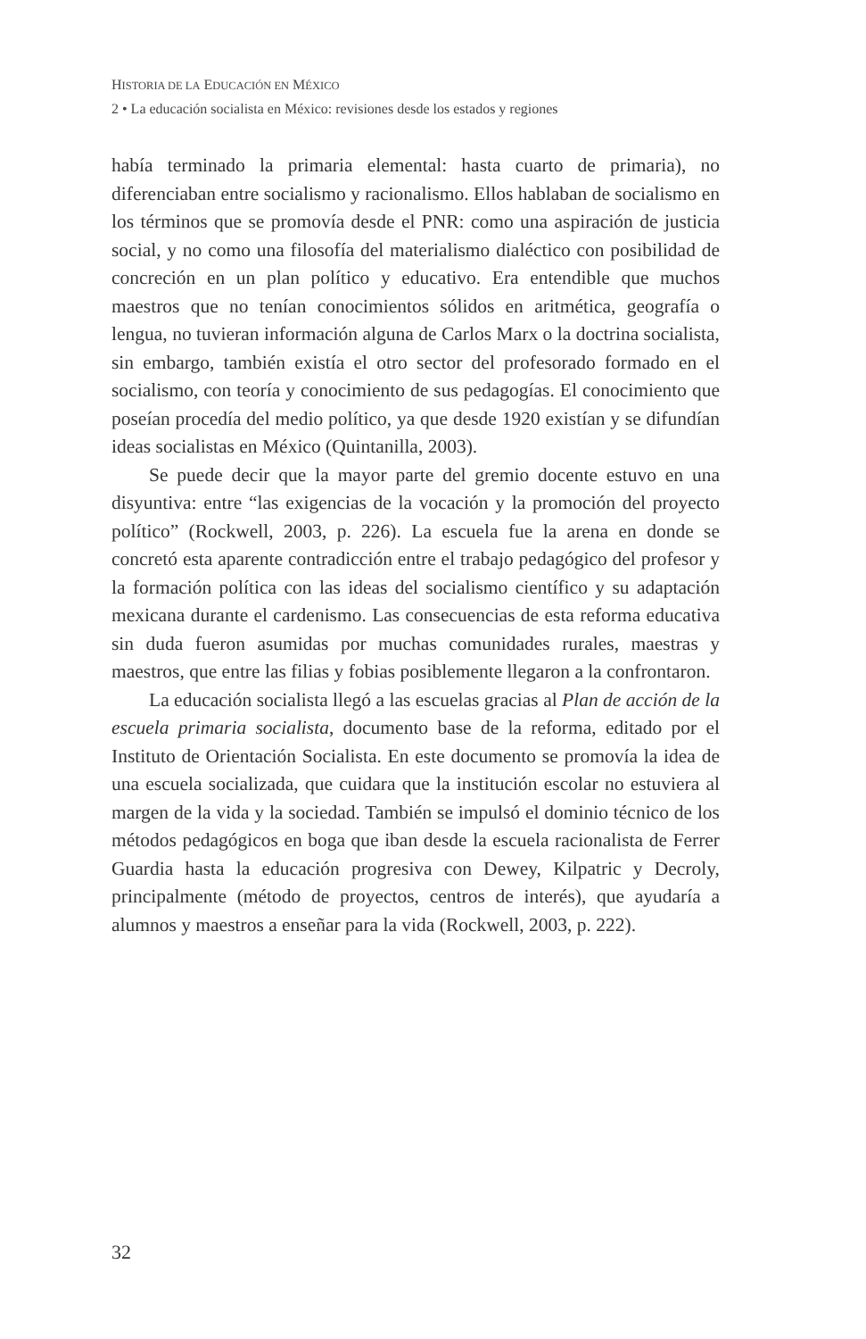HISTORIA DE LA EDUCACIÓN EN MÉXICO
2 • La educación socialista en México: revisiones desde los estados y regiones
había terminado la primaria elemental: hasta cuarto de primaria), no diferenciaban entre socialismo y racionalismo. Ellos hablaban de socialismo en los términos que se promovía desde el PNR: como una aspiración de justicia social, y no como una filosofía del materialismo dialéctico con posibilidad de concreción en un plan político y educativo. Era entendible que muchos maestros que no tenían conocimientos sólidos en aritmética, geografía o lengua, no tuvieran información alguna de Carlos Marx o la doctrina socialista, sin embargo, también existía el otro sector del profesorado formado en el socialismo, con teoría y conocimiento de sus pedagogías. El conocimiento que poseían procedía del medio político, ya que desde 1920 existían y se difundían ideas socialistas en México (Quintanilla, 2003).
Se puede decir que la mayor parte del gremio docente estuvo en una disyuntiva: entre “las exigencias de la vocación y la promoción del proyecto político” (Rockwell, 2003, p. 226). La escuela fue la arena en donde se concretó esta aparente contradicción entre el trabajo pedagógico del profesor y la formación política con las ideas del socialismo científico y su adaptación mexicana durante el cardenismo. Las consecuencias de esta reforma educativa sin duda fueron asumidas por muchas comunidades rurales, maestras y maestros, que entre las filias y fobias posiblemente llegaron a la confrontaron.
La educación socialista llegó a las escuelas gracias al Plan de acción de la escuela primaria socialista, documento base de la reforma, editado por el Instituto de Orientación Socialista. En este documento se promovía la idea de una escuela socializada, que cuidara que la institución escolar no estuviera al margen de la vida y la sociedad. También se impulsó el dominio técnico de los métodos pedagógicos en boga que iban desde la escuela racionalista de Ferrer Guardia hasta la educación progresiva con Dewey, Kilpatric y Decroly, principalmente (método de proyectos, centros de interés), que ayudaría a alumnos y maestros a enseñar para la vida (Rockwell, 2003, p. 222).
32